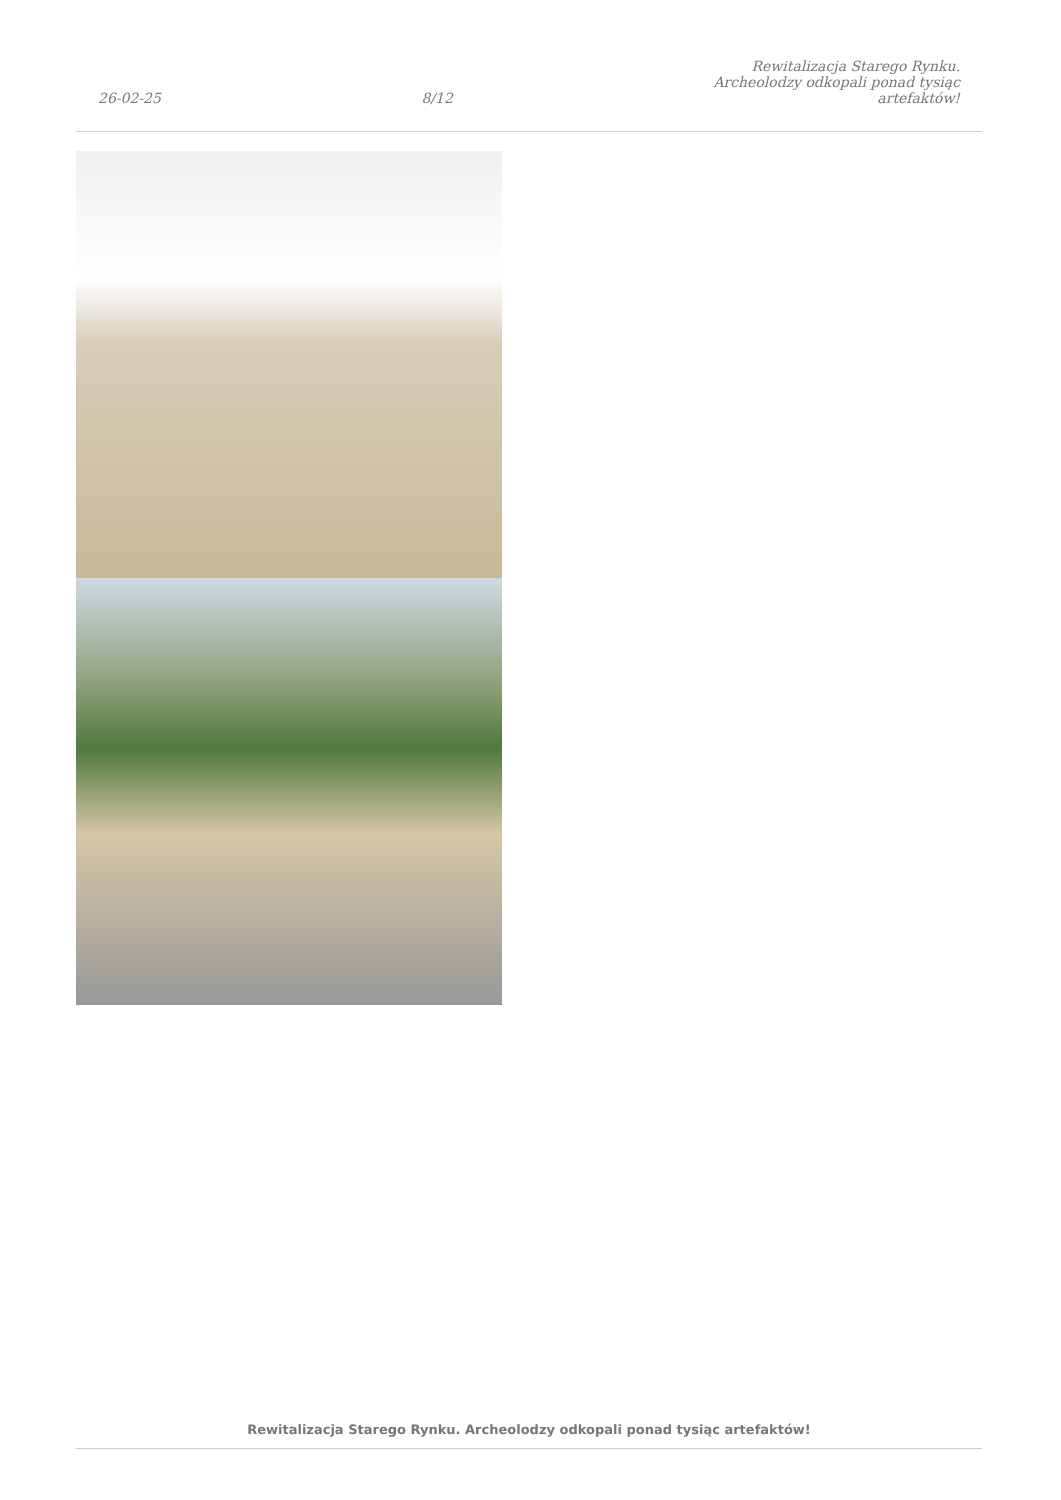26-02-25 8/12 Rewitalizacja Starego Rynku.
Archeolodzy odkopali ponad tysiąc
artefaktów!
Rewitalizacja Starego Rynku. Archeolodzy odkopali ponad tysiąc artefaktów!